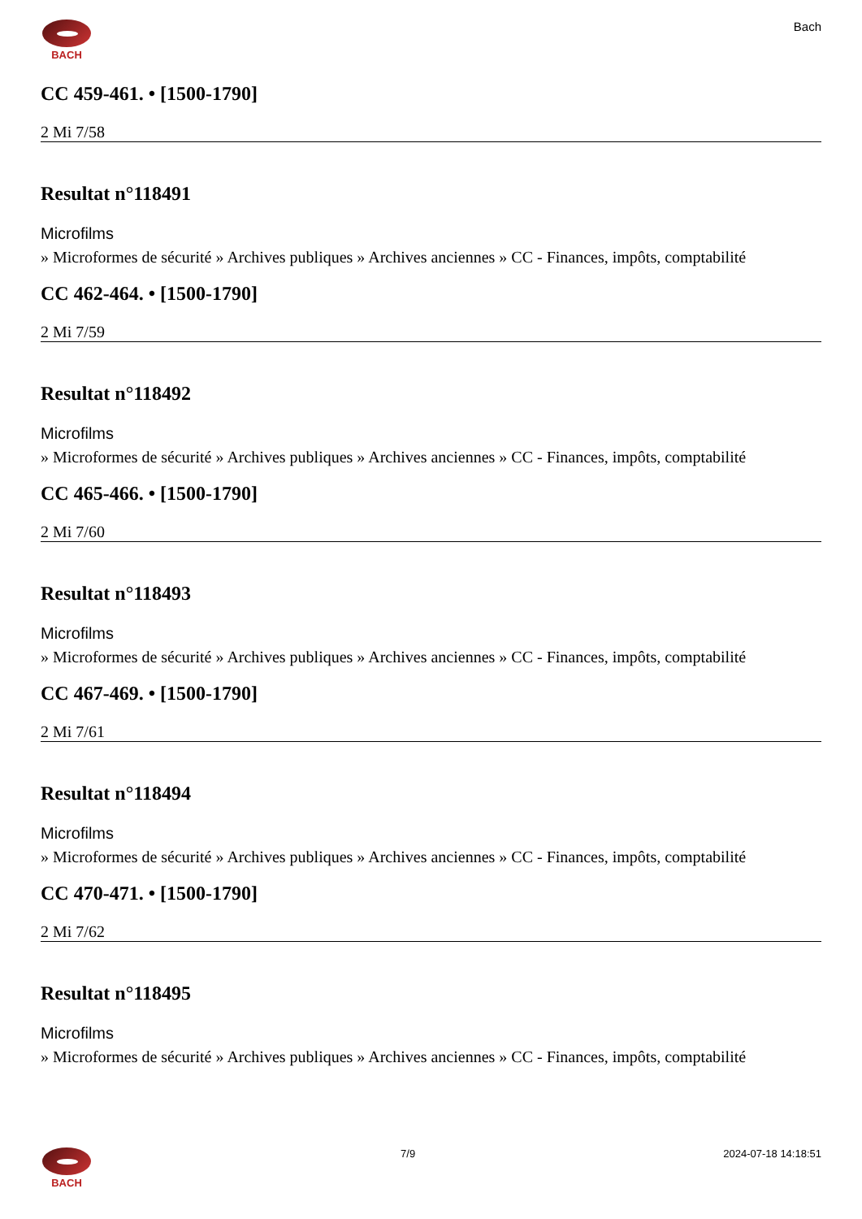BACH
Bach
CC 459-461. • [1500-1790]
2 Mi 7/58
Resultat n°118491
Microfilms
» Microformes de sécurité » Archives publiques » Archives anciennes » CC - Finances, impôts, comptabilité
CC 462-464. • [1500-1790]
2 Mi 7/59
Resultat n°118492
Microfilms
» Microformes de sécurité » Archives publiques » Archives anciennes » CC - Finances, impôts, comptabilité
CC 465-466. • [1500-1790]
2 Mi 7/60
Resultat n°118493
Microfilms
» Microformes de sécurité » Archives publiques » Archives anciennes » CC - Finances, impôts, comptabilité
CC 467-469. • [1500-1790]
2 Mi 7/61
Resultat n°118494
Microfilms
» Microformes de sécurité » Archives publiques » Archives anciennes » CC - Finances, impôts, comptabilité
CC 470-471. • [1500-1790]
2 Mi 7/62
Resultat n°118495
Microfilms
» Microformes de sécurité » Archives publiques » Archives anciennes » CC - Finances, impôts, comptabilité
BACH 7/9 2024-07-18 14:18:51